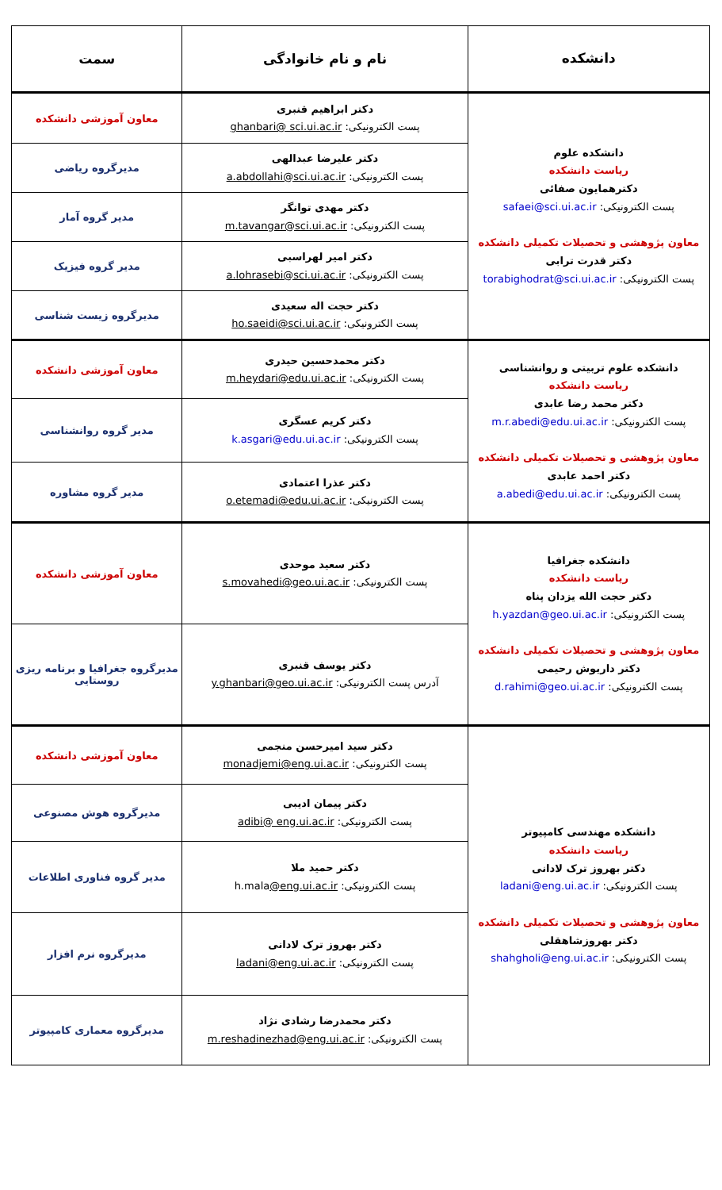| دانشکده | نام و نام خانوادگی | سمت |
| --- | --- | --- |
| دانشکده علوم ریاست دانشکده دکترهمایون صفائی پست الکترونیکی: safaei@sci.ui.ac.ir معاون پژوهشی و تحصیلات تکمیلی دانشکده دکتر قدرت ترابی پست الکترونیکی: torabighodrat@sci.ui.ac.ir | دکتر ابراهیم قنبری پست الکترونیکی: ghanbari@ sci.ui.ac.ir | معاون آموزشی دانشکده |
| | دکتر علیرضا عبدالهی پست الکترونیکی: a.abdollahi@sci.ui.ac.ir | مدیرگروه ریاضی |
| | دکتر مهدی توانگر پست الکترونیکی: m.tavangar@sci.ui.ac.ir | مدیر گروه آمار |
| | دکتر امیر لهراسبی پست الکترونیکی: a.lohrasebi@sci.ui.ac.ir | مدیر گروه فیزیک |
| | دکتر حجت اله سعیدی پست الکترونیکی: ho.saeidi@sci.ui.ac.ir | مدیرگروه زیست شناسی |
| دانشکده علوم تربیتی و روانشناسی ریاست دانشکده دکتر محمد رضا عابدی پست الکترونیکی: m.r.abedi@edu.ui.ac.ir معاون پژوهشی و تحصیلات تکمیلی دانشکده دکتر احمد عابدی پست الکترونیکی: a.abedi@edu.ui.ac.ir | دکتر محمدحسین حیدری پست الکترونیکی: m.heydari@edu.ui.ac.ir | معاون آموزشی دانشکده |
| | دکتر کریم عسگری پست الکترونیکی: k.asgari@edu.ui.ac.ir | مدیر گروه روانشناسی |
| | دکتر عذرا اعتمادی پست الکترونیکی: o.etemadi@edu.ui.ac.ir | مدیر گروه مشاوره |
| دانشکده جغرافیا ریاست دانشکده دکتر حجت الله یزدان پناه پست الکترونیکی: h.yazdan@geo.ui.ac.ir معاون پژوهشی و تحصیلات تکمیلی دانشکده دکتر داریوش رحیمی پست الکترونیکی: d.rahimi@geo.ui.ac.ir | دکتر سعید موحدی پست الکترونیکی: s.movahedi@geo.ui.ac.ir | معاون آموزشی دانشکده |
| | دکتر یوسف قنبری آدرس پست الکترونیکی: y.ghanbari@geo.ui.ac.ir | مدیرگروه جغرافیا و برنامه ریزی روستایی |
| دانشکده مهندسی کامپیوتر ریاست دانشکده دکتر بهروز ترک لادانی پست الکترونیکی: ladani@eng.ui.ac.ir معاون پژوهشی و تحصیلات تکمیلی دانشکده دکتر بهروزشاهقلی پست الکترونیکی: shahgholi@eng.ui.ac.ir | دکتر سید امیرحسن منجمی پست الکترونیکی: monadjemi@eng.ui.ac.ir | معاون آموزشی دانشکده |
| | دکتر پیمان ادیبی پست الکترونیکی: adibi@ eng.ui.ac.ir | مدیرگروه هوش مصنوعی |
| | دکتر حمید ملا پست الکترونیکی: h.mala @eng.ui.ac.ir | مدیر گروه فناوری اطلاعات |
| | دکتر بهروز ترک لادانی پست الکترونیکی: ladani@eng.ui.ac.ir | مدیرگروه نرم افزار |
| | دکتر محمدرضا رشادی نژاد پست الکترونیکی: m.reshadinezhad@eng.ui.ac.ir | مدیرگروه معماری کامپیوتر |